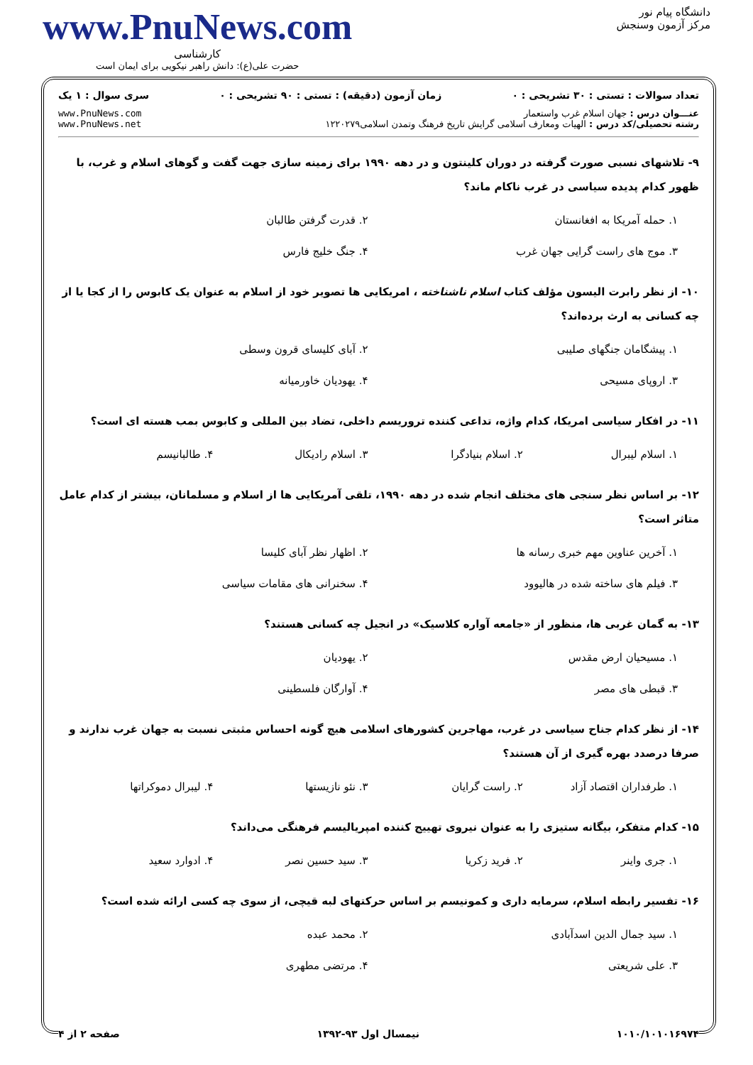دانشگاه پیام نور
مرکز آزمون وسنجش
www.PnuNews.com
کارشناسی
حضرت علی(ع): دانش راهبر نیکویی برای ایمان است
تعداد سوالات : تستی : ۳۰ تشریحی : ۰ زمان آزمون (دقیقه) : تستی : ۹۰ تشریحی : ۰ سری سوال : ۱ یک
عنـــوان درس : جهان اسلام غرب واستعمار
رشته تحصیلی/کد درس : الهیات ومعارف اسلامی گرایش تاریخ فرهنگ وتمدن اسلامی۱۲۲۰۲۷۹
www.PnuNews.com
www.PnuNews.net
۹- تلاشهای نسبی صورت گرفته در دوران کلینتون و در دهه ۱۹۹۰ برای زمینه سازی جهت گفت و گوهای اسلام و غرب، با ظهور کدام پدیده سیاسی در غرب ناکام ماند؟
۱. حمله آمریکا به افغانستان ۲. قدرت گرفتن طالبان ۳. موج های راست گرایی جهان غرب ۴. جنگ خلیج فارس
۱۰- از نظر رابرت الیسون مؤلف کتاب اسلام ناشناخته ، امریکایی ها تصویر خود از اسلام به عنوان یک کابوس را از کجا یا از چه کسانی به ارث برده‌اند؟
۱. پیشگامان جنگهای صلیبی ۲. آبای کلیسای قرون وسطی ۳. اروپای مسیحی ۴. یهودیان خاورمیانه
۱۱- در افکار سیاسی امریکا، کدام واژه، تداعی کننده تروریسم داخلی، تضاد بین المللی و کابوس بمب هسته ای است؟
۱. اسلام لیبرال ۲. اسلام بنیادگرا ۳. اسلام رادیکال ۴. طالبانیسم
۱۲- بر اساس نظر سنجی های مختلف انجام شده در دهه ۱۹۹۰، تلقی آمریکایی ها از اسلام و مسلمانان، بیشتر از کدام عامل متاثر است؟
۱. آخرین عناوین مهم خبری رسانه ها ۲. اظهار نظر آبای کلیسا ۳. فیلم های ساخته شده در هالیوود ۴. سخنرانی های مقامات سیاسی
۱۳- به گمان غربی ها، منظور از «جامعه آواره کلاسیک» در انجیل چه کسانی هستند؟
۱. مسیحیان ارض مقدس ۲. یهودیان ۳. قبطی های مصر ۴. آوارگان فلسطینی
۱۴- از نظر کدام جناح سیاسی در غرب، مهاجرین کشورهای اسلامی هیچ گونه احساس مثبتی نسبت به جهان غرب ندارند و صرفا درصدد بهره گیری از آن هستند؟
۱. طرفداران اقتصاد آزاد ۲. راست گرایان ۳. نئو نازیستها ۴. لیبرال دموکراتها
۱۵- کدام متفکر، بیگانه ستیزی را به عنوان نیروی تهییج کننده امپریالیسم فرهنگی می‌داند؟
۱. جری واینر ۲. فرید زکریا ۳. سید حسین نصر ۴. ادوارد سعید
۱۶- تفسیر رابطه اسلام، سرمایه داری و کمونیسم بر اساس حرکتهای لبه قیچی، از سوی چه کسی ارائه شده است؟
۱. سید جمال الدین اسدآبادی ۲. محمد عبده ۳. علی شریعتی ۴. مرتضی مطهری
۱۰۱۰/۱۰۱۰۱۶۹۷۴ نیمسال اول ۹۳-۱۳۹۲ صفحه ۲ از ۴